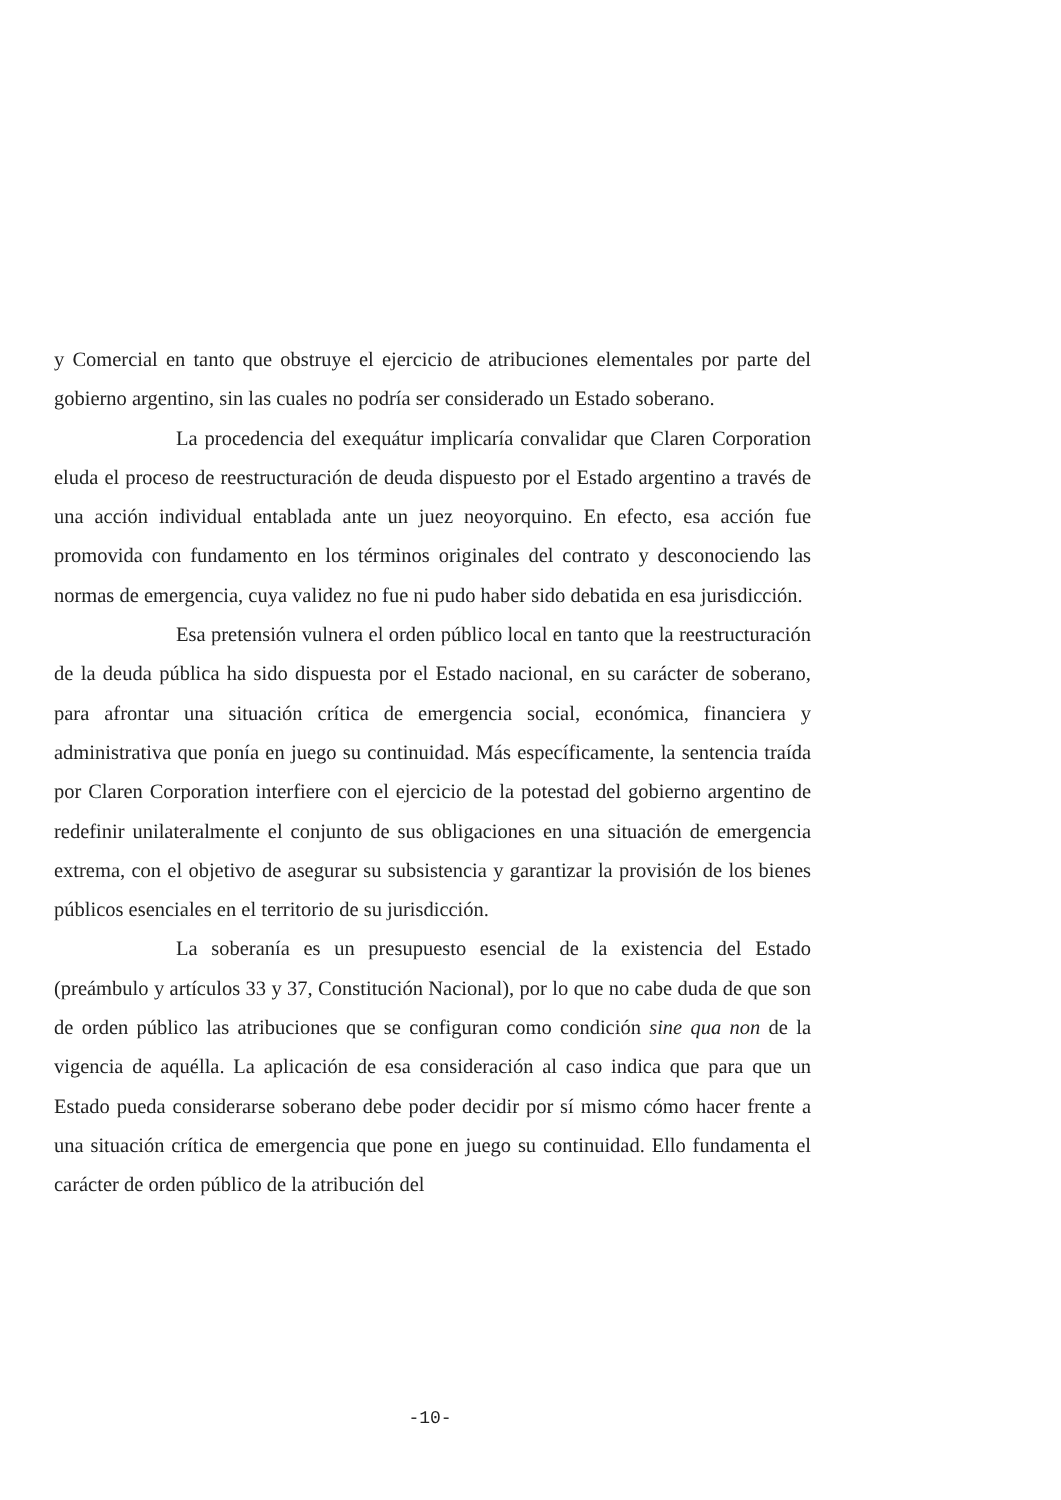y Comercial en tanto que obstruye el ejercicio de atribuciones elementales por parte del gobierno argentino, sin las cuales no podría ser considerado un Estado soberano.
La procedencia del exequátur implicaría convalidar que Claren Corporation eluda el proceso de reestructuración de deuda dispuesto por el Estado argentino a través de una acción individual entablada ante un juez neoyorquino. En efecto, esa acción fue promovida con fundamento en los términos originales del contrato y desconociendo las normas de emergencia, cuya validez no fue ni pudo haber sido debatida en esa jurisdicción.
Esa pretensión vulnera el orden público local en tanto que la reestructuración de la deuda pública ha sido dispuesta por el Estado nacional, en su carácter de soberano, para afrontar una situación crítica de emergencia social, económica, financiera y administrativa que ponía en juego su continuidad. Más específicamente, la sentencia traída por Claren Corporation interfiere con el ejercicio de la potestad del gobierno argentino de redefinir unilateralmente el conjunto de sus obligaciones en una situación de emergencia extrema, con el objetivo de asegurar su subsistencia y garantizar la provisión de los bienes públicos esenciales en el territorio de su jurisdicción.
La soberanía es un presupuesto esencial de la existencia del Estado (preámbulo y artículos 33 y 37, Constitución Nacional), por lo que no cabe duda de que son de orden público las atribuciones que se configuran como condición sine qua non de la vigencia de aquélla. La aplicación de esa consideración al caso indica que para que un Estado pueda considerarse soberano debe poder decidir por sí mismo cómo hacer frente a una situación crítica de emergencia que pone en juego su continuidad. Ello fundamenta el carácter de orden público de la atribución del
-10-